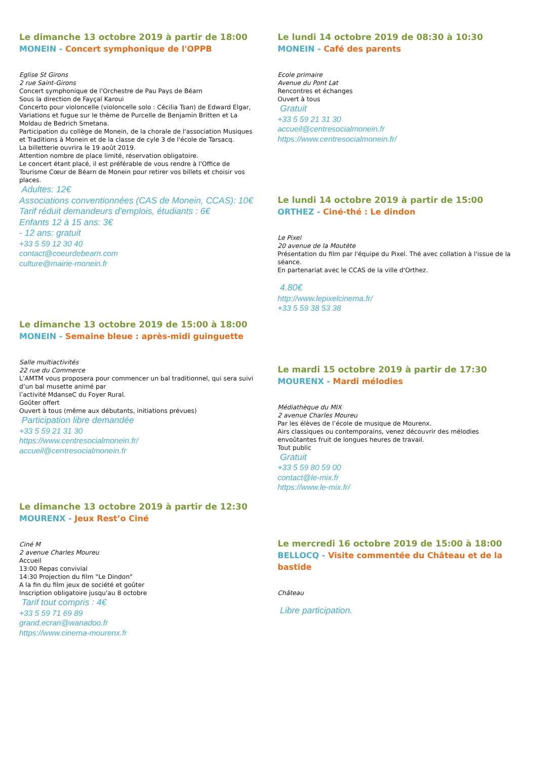Le dimanche 13 octobre 2019 à partir de 18:00
MONEIN - Concert symphonique de l'OPPB
Eglise St Girons
2 rue Saint-Girons
Concert symphonique de l'Orchestre de Pau Pays de Béarn
Sous la direction de Fayçal Karoui
Concerto pour violoncelle (violoncelle solo : Cécilia Tsan) de Edward Elgar, Variations et fugue sur le thème de Purcelle de Benjamin Britten et La Moldau de Bedrich Smetana.
Participation du collège de Monein, de la chorale de l'association Musiques et Traditions à Monein et de la classe de cyle 3 de l'école de Tarsacq.
La billetterie ouvrira le 19 août 2019.
Attention nombre de place limité, réservation obligatoire.
Le concert étant placé, il est préférable de vous rendre à l'Office de Tourisme Cœur de Béarn de Monein pour retirer vos billets et choisir vos places.
Adultes: 12€
Associations conventionnées (CAS de Monein, CCAS): 10€
Tarif réduit demandeurs d'emplois, étudiants : 6€
Enfants 12 à 15 ans: 3€
- 12 ans: gratuit
+33 5 59 12 30 40
contact@coeurdebearn.com
culture@mairie-monein.fr
Le dimanche 13 octobre 2019 de 15:00 à 18:00
MONEIN - Semaine bleue : après-midi guinguette
Salle multiactivités
22 rue du Commerce
L’AMTM vous proposera pour commencer un bal traditionnel, qui sera suivi d’un bal musette animé par
l’activité MdanseC du Foyer Rural.
Goûter offert
Ouvert à tous (même aux débutants, initiations prévues)
Participation libre demandée
+33 5 59 21 31 30
https://www.centresocialmonein.fr/
accueil@centresocialmonein.fr
Le dimanche 13 octobre 2019 à partir de 12:30
MOURENX - Jeux Rest’o Ciné
Ciné M
2 avenue Charles Moureu
Accueil
13:00 Repas convivial
14:30 Projection du film "Le Dindon"
A la fin du film jeux de société et goûter
Inscription obligatoire jusqu'au 8 octobre
Tarif tout compris : 4€
+33 5 59 71 69 89
grand.ecran@wanadoo.fr
https://www.cinema-mourenx.fr
Le lundi 14 octobre 2019 de 08:30 à 10:30
MONEIN - Café des parents
Ecole primaire
Avenue du Pont Lat
Rencontres et échanges
Ouvert à tous
Gratuit
+33 5 59 21 31 30
accueil@centresocialmonein.fr
https://www.centresocialmonein.fr/
Le lundi 14 octobre 2019 à partir de 15:00
ORTHEZ - Ciné-thé : Le dindon
Le Pixel
20 avenue de la Moutète
Présentation du film par l'équipe du Pixel. Thé avec collation à l'issue de la séance.
En partenariat avec le CCAS de la ville d'Orthez.
4.80€
http://www.lepixelcinema.fr/
+33 5 59 38 53 38
Le mardi 15 octobre 2019 à partir de 17:30
MOURENX - Mardi mélodies
Médiathèque du MIX
2 avenue Charles Moureu
Par les élèves de l’école de musique de Mourenx.
Airs classiques ou contemporains, venez découvrir des mélodies envoûtantes fruit de longues heures de travail.
Tout public
Gratuit
+33 5 59 80 59 00
contact@le-mix.fr
https://www.le-mix.fr/
Le mercredi 16 octobre 2019 de 15:00 à 18:00
BELLOCQ - Visite commentée du Château et de la bastide
Château
Libre participation.